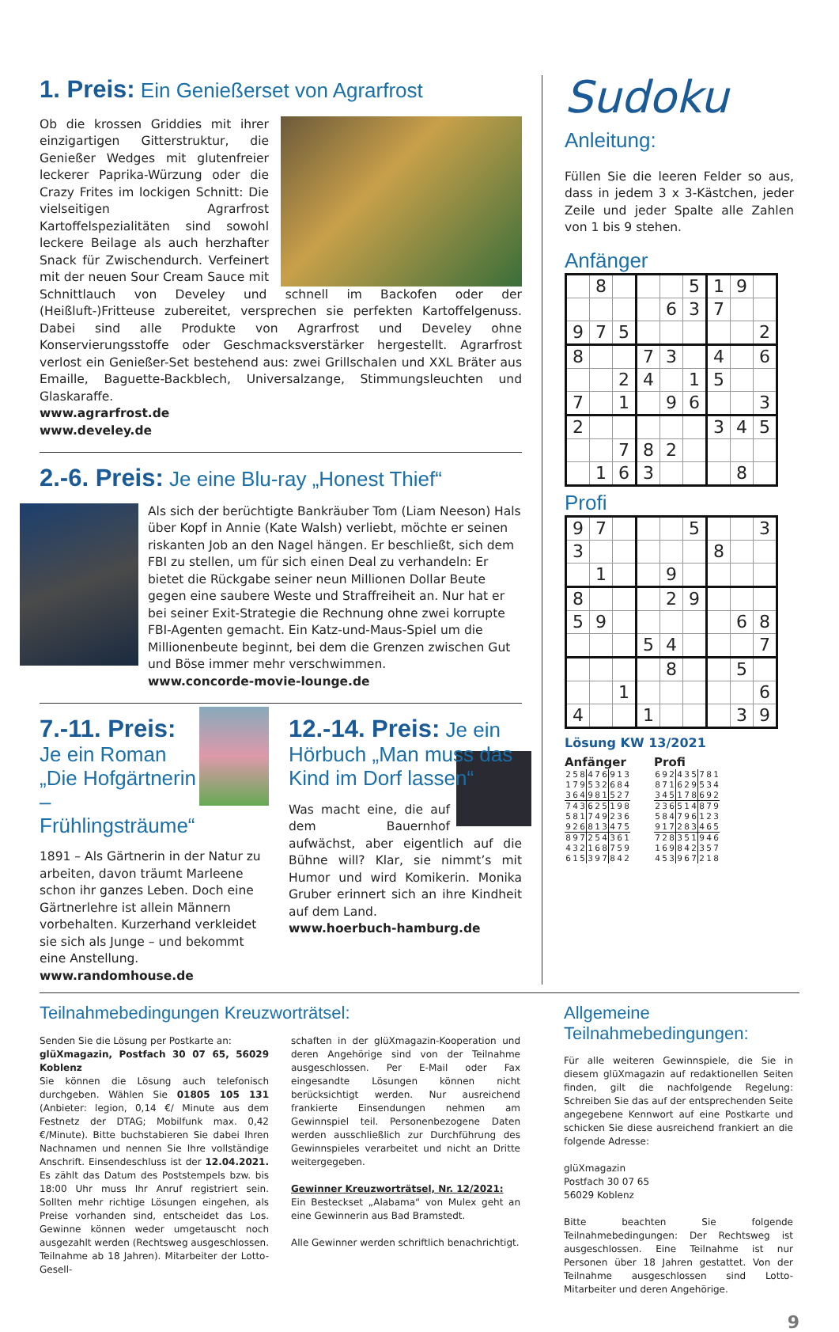1. Preis: Ein Genießerset von Agrarfrost
Ob die krossen Griddies mit ihrer einzigartigen Gitterstruktur, die Genießer Wedges mit glutenfreier leckerer Paprika-Würzung oder die Crazy Frites im lockigen Schnitt: Die vielseitigen Agrarfrost Kartoffelspezialitäten sind sowohl leckere Beilage als auch herzhafter Snack für Zwischendurch. Verfeinert mit der neuen Sour Cream Sauce mit Schnittlauch von Develey und schnell im Backofen oder der (Heißluft-)Fritteuse zubereitet, versprechen sie perfekten Kartoffelgenuss. Dabei sind alle Produkte von Agrarfrost und Develey ohne Konservierungsstoffe oder Geschmacksverstärker hergestellt. Agrarfrost verlost ein Genießer-Set bestehend aus: zwei Grillschalen und XXL Bräter aus Emaille, Baguette-Backblech, Universalzange, Stimmungsleuchten und Glaskaraffe.
www.agrarfrost.de
www.develey.de
2.-6. Preis: Je eine Blu-ray „Honest Thief“
Als sich der berüchtigte Bankräuber Tom (Liam Neeson) Hals über Kopf in Annie (Kate Walsh) verliebt, möchte er seinen riskanten Job an den Nagel hängen. Er beschließt, sich dem FBI zu stellen, um für sich einen Deal zu verhandeln: Er bietet die Rückgabe seiner neun Millionen Dollar Beute gegen eine saubere Weste und Straffreiheit an. Nur hat er bei seiner Exit-Strategie die Rechnung ohne zwei korrupte FBI-Agenten gemacht. Ein Katz-und-Maus-Spiel um die Millionenbeute beginnt, bei dem die Grenzen zwischen Gut und Böse immer mehr verschwimmen.
www.concorde-movie-lounge.de
7.-11. Preis: Je ein Roman „Die Hofgärtnerin – Frühlingsträume“
1891 – Als Gärtnerin in der Natur zu arbeiten, davon träumt Marleene schon ihr ganzes Leben. Doch eine Gärtnerlehre ist allein Männern vorbehalten. Kurzerhand verkleidet sie sich als Junge – und bekommt eine Anstellung.
www.randomhouse.de
12.-14. Preis: Je ein Hörbuch „Man muss das Kind im Dorf lassen“
Was macht eine, die auf dem Bauernhof aufwächst, aber eigentlich auf die Bühne will? Klar, sie nimmt’s mit Humor und wird Komikerin. Monika Gruber erinnert sich an ihre Kindheit auf dem Land.
www.hoerbuch-hamburg.de
Sudoku
Anleitung:
Füllen Sie die leeren Felder so aus, dass in jedem 3 x 3-Kästchen, jeder Zeile und jeder Spalte alle Zahlen von 1 bis 9 stehen.
Anfänger
| | 8 | | | | 5 | 1 | 9 | |
| | | | | 6 | 3 | 7 | | |
| 9 | 7 | 5 | | | | | | 2 |
| 8 | | | 7 | 3 | | 4 | | 6 |
| | | 2 | 4 | | 1 | 5 | | |
| 7 | | 1 | | 9 | 6 | | | 3 |
| 2 | | | | | | 3 | 4 | 5 |
| | | 7 | 8 | 2 | | | | |
| | 1 | 6 | 3 | | | | 8 | |
Profi
| 9 | 7 | | | | 5 | | | 3 |
| 3 | | | | | | 8 | | |
| | 1 | | | 9 | | | | |
| 8 | | | | 2 | 9 | | | |
| 5 | 9 | | | | | | 6 | 8 |
| | | | 5 | 4 | | | | 7 |
| | | | | 8 | | | 5 | |
| | | 1 | | | | | | 6 |
| 4 | | | 1 | | | | 3 | 9 |
Lösung KW 13/2021
Anfänger
| 2 | 5 | 8 | 4 | 7 | 6 | 9 | 1 | 3 |
| 1 | 7 | 9 | 5 | 3 | 2 | 6 | 8 | 4 |
| 3 | 6 | 4 | 9 | 8 | 1 | 5 | 2 | 7 |
| 7 | 4 | 3 | 6 | 2 | 5 | 1 | 9 | 8 |
| 5 | 8 | 1 | 7 | 4 | 9 | 2 | 3 | 6 |
| 9 | 2 | 6 | 8 | 1 | 3 | 4 | 7 | 5 |
| 8 | 9 | 7 | 2 | 5 | 4 | 3 | 6 | 1 |
| 4 | 3 | 2 | 1 | 6 | 8 | 7 | 5 | 9 |
| 6 | 1 | 5 | 3 | 9 | 7 | 8 | 4 | 2 |
Profi
| 6 | 9 | 2 | 4 | 3 | 5 | 7 | 8 | 1 |
| 8 | 7 | 1 | 6 | 2 | 9 | 5 | 3 | 4 |
| 3 | 4 | 5 | 1 | 7 | 8 | 6 | 9 | 2 |
| 2 | 3 | 6 | 5 | 1 | 4 | 8 | 7 | 9 |
| 5 | 8 | 4 | 7 | 9 | 6 | 1 | 2 | 3 |
| 9 | 1 | 7 | 2 | 8 | 3 | 4 | 6 | 5 |
| 7 | 2 | 8 | 3 | 5 | 1 | 9 | 4 | 6 |
| 1 | 6 | 9 | 8 | 4 | 2 | 3 | 5 | 7 |
| 4 | 5 | 3 | 9 | 6 | 7 | 2 | 1 | 8 |
Teilnahmebedingungen Kreuzworträtsel:
Senden Sie die Lösung per Postkarte an:
glüXmagazin, Postfach 30 07 65, 56029 Koblenz
Sie können die Lösung auch telefonisch durchgeben. Wählen Sie 01805 105 131 (Anbieter: legion, 0,14 €/ Minute aus dem Festnetz der DTAG; Mobilfunk max. 0,42 €/Minute). Bitte buchstabieren Sie dabei Ihren Nachnamen und nennen Sie Ihre vollständige Anschrift. Einsendeschluss ist der 12.04.2021. Es zählt das Datum des Poststempels bzw. bis 18:00 Uhr muss Ihr Anruf registriert sein. Sollten mehr richtige Lösungen eingehen, als Preise vorhanden sind, entscheidet das Los. Gewinne können weder umgetauscht noch ausgezahlt werden (Rechtsweg ausgeschlossen. Teilnahme ab 18 Jahren). Mitarbeiter der Lotto-Gesell-
schaften in der glüXmagazin-Kooperation und deren Angehörige sind von der Teilnahme ausgeschlossen. Per E-Mail oder Fax eingesandte Lösungen können nicht berücksichtigt werden. Nur ausreichend frankierte Einsendungen nehmen am Gewinnspiel teil. Personenbezogene Daten werden ausschließlich zur Durchführung des Gewinnspieles verarbeitet und nicht an Dritte weitergegeben.
Gewinner Kreuzworträtsel, Nr. 12/2021:
Ein Besteckset „Alabama“ von Mulex geht an eine Gewinnerin aus Bad Bramstedt.
Alle Gewinner werden schriftlich benachrichtigt.
Allgemeine Teilnahmebedingungen:
Für alle weiteren Gewinnspiele, die Sie in diesem glüXmagazin auf redaktionellen Seiten finden, gilt die nachfolgende Regelung: Schreiben Sie das auf der entsprechenden Seite angegebene Kennwort auf eine Postkarte und schicken Sie diese ausreichend frankiert an die folgende Adresse:
glüXmagazin
Postfach 30 07 65
56029 Koblenz
Bitte beachten Sie folgende Teilnahmebedingungen: Der Rechtsweg ist ausgeschlossen. Eine Teilnahme ist nur Personen über 18 Jahren gestattet. Von der Teilnahme ausgeschlossen sind Lotto-Mitarbeiter und deren Angehörige.
9